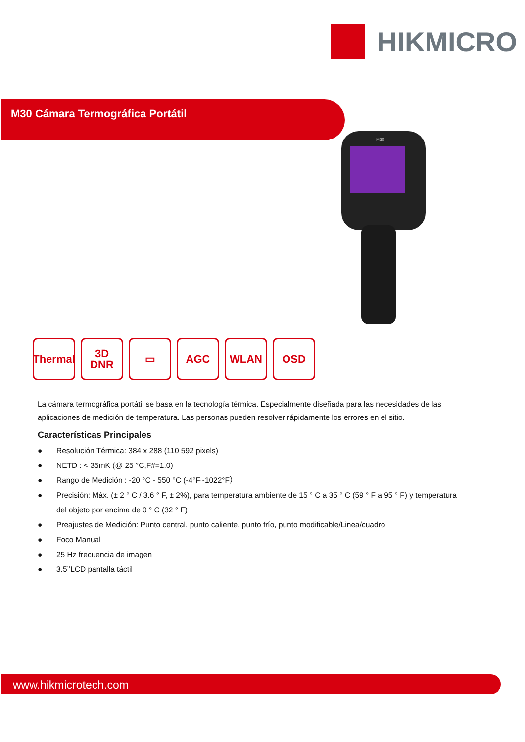HIKMICRO
M30 Cámara Termográfica Portátil
M30
Thermal
3D
DNR
▭ AGC WLAN OSD
La cámara termográfica portátil se basa en la tecnología térmica. Especialmente diseñada para las necesidades de las aplicaciones de medición de temperatura. Las personas pueden resolver rápidamente los errores en el sitio.
Características Principales
● Resolución Térmica: 384 x 288 (110 592 pixels)
● NETD : < 35mK (@ 25 °C,F#=1.0)
● Rango de Medición : -20 °C - 550 °C (-4°F~1022°F）
● Precisión: Máx. (± 2 ° C / 3.6 ° F, ± 2%), para temperatura ambiente de 15 ° C a 35 ° C (59 ° F a 95 ° F) y temperatura del objeto por encima de 0 ° C (32 ° F)
● Preajustes de Medición: Punto central, punto caliente, punto frío, punto modificable/Linea/cuadro
● Foco Manual
● 25 Hz frecuencia de imagen
● 3.5’’LCD pantalla táctil
www.hikmicrotech.com